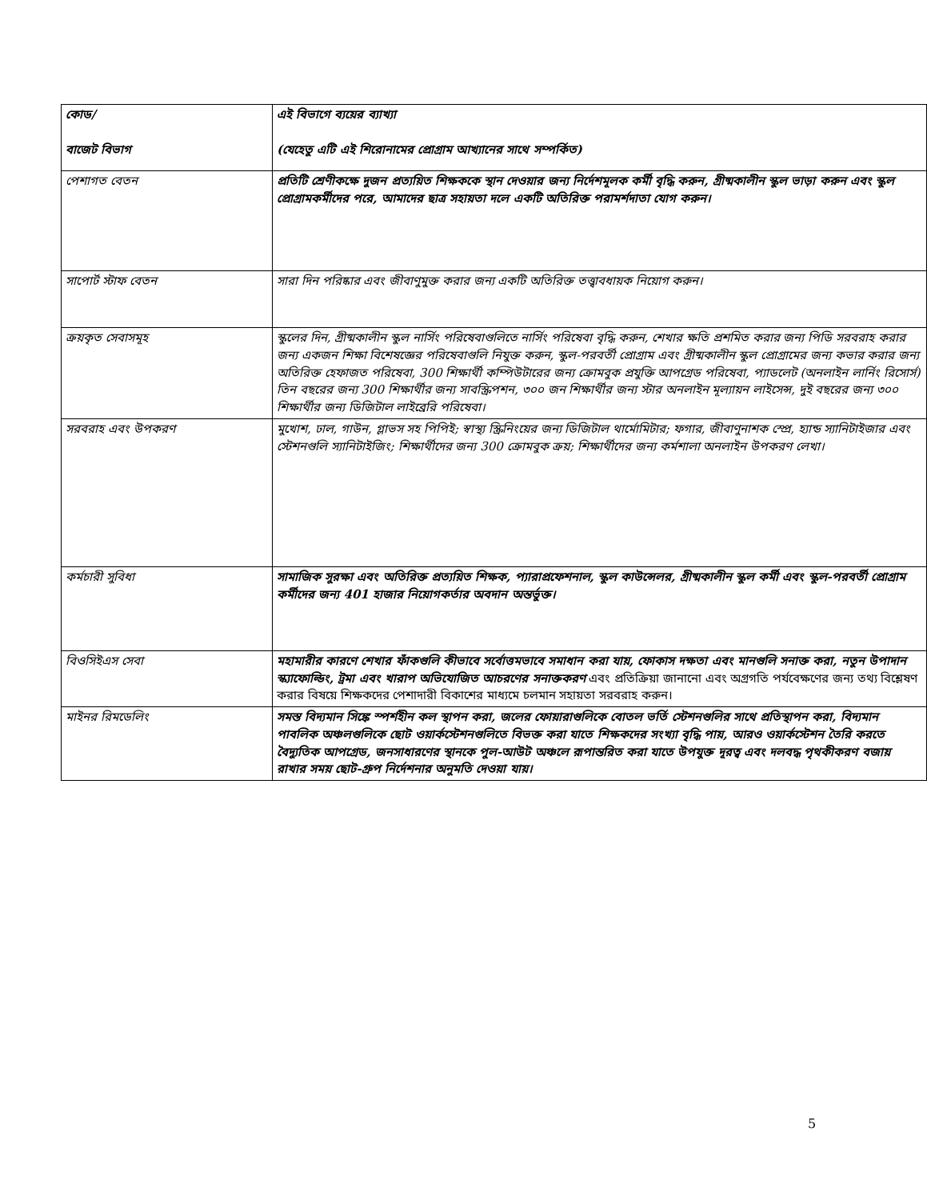| কোড/ বাজেট বিভাগ | এই বিভাগে ব্যয়ের ব্যাখ্যা (যেহেতু এটি এই শিরোনামের প্রোগ্রাম আখ্যানের সাথে সম্পর্কিত) |
| পেশাগত বেতন | প্রতিটি শ্রেণীকক্ষে দুজন প্রত্যয়িত শিক্ষককে স্থান দেওয়ার জন্য নির্দেশমূলক কর্মী বৃদ্ধি করুন, গ্রীষ্মকালীন স্কুল ভাড়া করুন এবং স্কুল প্রোগ্রামকর্মীদের পরে, আমাদের ছাত্র সহায়তা দলে একটি অতিরিক্ত পরামর্শদাতা যোগ করুন। |
| সাপোর্ট স্টাফ বেতন | সারা দিন পরিষ্কার এবং জীবাণুমুক্ত করার জন্য একটি অতিরিক্ত তত্ত্বাবধায়ক নিয়োগ করুন। |
| ক্রয়কৃত সেবাসমূহ | স্কুলের দিন, গ্রীষ্মকালীন স্কুল নার্সিং পরিষেবাগুলিতে নার্সিং পরিষেবা বৃদ্ধি করুন, শেখার ক্ষতি প্রশমিত করার জন্য পিডি সরবরাহ করার জন্য একজন শিক্ষা বিশেষজ্ঞের পরিষেবাগুলি নিযুক্ত করুন, স্কুল-পরবর্তী প্রোগ্রাম এবং গ্রীষ্মকালীন স্কুল প্রোগ্রামের জন্য কভার করার জন্য অতিরিক্ত হেফাজত পরিষেবা, 300 শিক্ষার্থী কম্পিউটারের জন্য ক্রোমবুক প্রযুক্তি আপগ্রেড পরিষেবা, প্যাডলেট (অনলাইন লার্নিং রিসোর্স) তিন বছরের জন্য 300 শিক্ষার্থীর জন্য সাবস্ক্রিপশন, ৩০০ জন শিক্ষার্থীর জন্য স্টার অনলাইন মূল্যায়ন লাইসেন্স, দুই বছরের জন্য ৩০০ শিক্ষার্থীর জন্য ডিজিটাল লাইব্রেরি পরিষেবা। |
| সরবরাহ এবং উপকরণ | মুখোশ, ঢাল, গাউন, গ্লাভস সহ পিপিই; স্বাস্থ্য স্ক্রিনিংয়ের জন্য ডিজিটাল থার্মোমিটার; ফগার, জীবাণুনাশক স্প্রে, হ্যান্ড স্যানিটাইজার এবং স্টেশনগুলি স্যানিটাইজিং; শিক্ষার্থীদের জন্য 300 ক্রোমবুক ক্রয়; শিক্ষার্থীদের জন্য কর্মশালা অনলাইন উপকরণ লেখা। |
| কর্মচারী সুবিধা | সামাজিক সুরক্ষা এবং অতিরিক্ত প্রত্যয়িত শিক্ষক, প্যারাপ্রফেশনাল, স্কুল কাউন্সেলর, গ্রীষ্মকালীন স্কুল কর্মী এবং স্কুল-পরবর্তী প্রোগ্রাম কর্মীদের জন্য 401 হাজার নিয়োগকর্তার অবদান অন্তর্ভুক্ত। |
| বিওসিইএস সেবা | মহামারীর কারণে শেখার ফাঁকগুলি কীভাবে সর্বোত্তমভাবে সমাধান করা যায়, ফোকাস দক্ষতা এবং মানগুলি সনাক্ত করা, নতুন উপাদান স্ক্যাফোল্ডিং, ট্রমা এবং খারাপ অভিযোজিত আচরণের সনাক্তকরণ এবং প্রতিক্রিয়া জানানো এবং অগ্রগতি পর্যবেক্ষণের জন্য তথ্য বিশ্লেষণ করার বিষয়ে শিক্ষকদের পেশাদারী বিকাশের মাধ্যমে চলমান সহায়তা সরবরাহ করুন। |
| মাইনর রিমডেলিং | সমস্ত বিদ্যমান সিঙ্কে স্পর্শহীন কল স্থাপন করা, জলের ফোয়ারাগুলিকে বোতল ভর্তি স্টেশনগুলির সাথে প্রতিস্থাপন করা, বিদ্যমান পাবলিক অঞ্চলগুলিকে ছোট ওয়ার্কস্টেশনগুলিতে বিভক্ত করা যাতে শিক্ষকদের সংখ্যা বৃদ্ধি পায়, আরও ওয়ার্কস্টেশন তৈরি করতে বৈদ্যুতিক আপগ্রেড, জনসাধারণের স্থানকে পুল-আউট অঞ্চলে রূপান্তরিত করা যাতে উপযুক্ত দূরত্ব এবং দলবদ্ধ পৃথকীকরণ বজায় রাখার সময় ছোট-গ্রুপ নির্দেশনার অনুমতি দেওয়া যায়। |
5